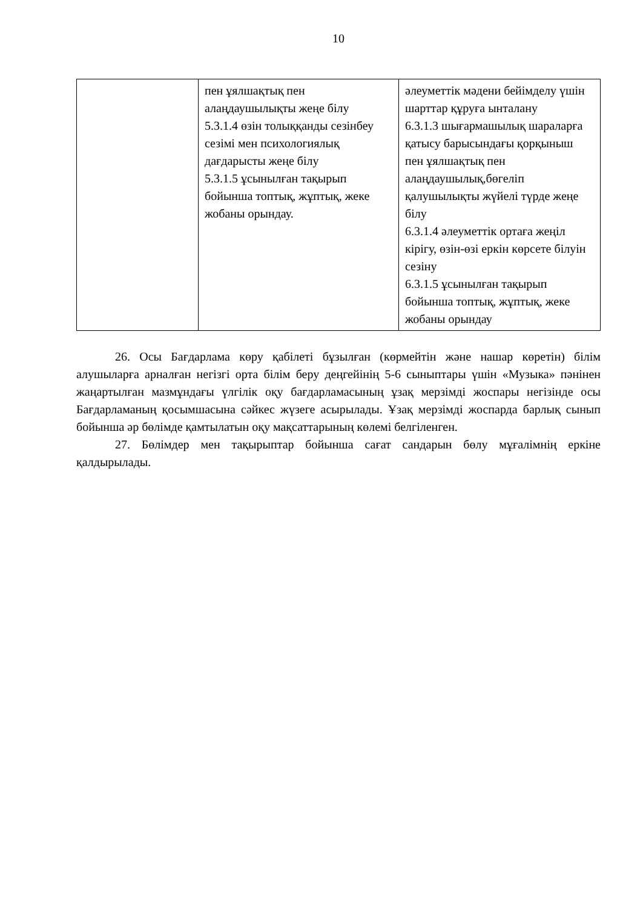10
| | пен ұялшақтық пен алаңдаушылықты жеңе білу 5.3.1.4 өзін толыққанды сезінбеу сезімі мен психологиялық дағдарысты жеңе білу 5.3.1.5 ұсынылған тақырып бойынша топтық, жұптық, жеке жобаны орындау. | әлеуметтік мәдени бейімделу үшін шарттар құруға ынталану 6.3.1.3 шығармашылық шараларға қатысу барысындағы қорқыныш пен ұялшақтық пен алаңдаушылық,бөгеліп қалушылықты жүйелі түрде жеңе білу 6.3.1.4 әлеуметтік ортаға жеңіл кірігу, өзін-өзі еркін көрсете білуін сезіну 6.3.1.5 ұсынылған тақырып бойынша топтық, жұптық, жеке жобаны орындау |
26. Осы Бағдарлама көру қабілеті бұзылған (көрмейтін және нашар көретін) білім алушыларға арналған негізгі орта білім беру деңгейінің 5-6 сыныптары үшін «Музыка» пәнінен жаңартылған мазмұндағы үлгілік оқу бағдарламасының ұзақ мерзімді жоспары негізінде осы Бағдарламаның қосымшасына сәйкес жүзеге асырылады. Ұзақ мерзімді жоспарда барлық сынып бойынша әр бөлімде қамтылатын оқу мақсаттарының көлемі белгіленген.
27. Бөлімдер мен тақырыптар бойынша сағат сандарын бөлу мұғалімнің еркіне қалдырылады.